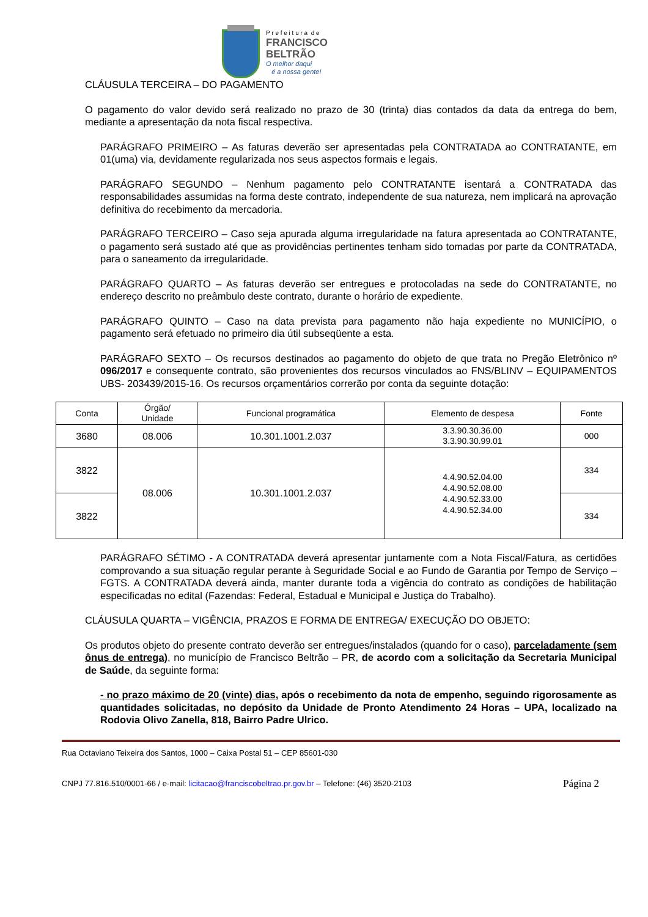P r e f e i t u r a d e
FRANCISCO
BELTRÃO
O melhor daqui
é a nossa gente!
CLÁUSULA TERCEIRA – DO PAGAMENTO
O pagamento do valor devido será realizado no prazo de 30 (trinta) dias contados da data da entrega do bem, mediante a apresentação da nota fiscal respectiva.
PARÁGRAFO PRIMEIRO – As faturas deverão ser apresentadas pela CONTRATADA ao CONTRATANTE, em 01(uma) via, devidamente regularizada nos seus aspectos formais e legais.
PARÁGRAFO SEGUNDO – Nenhum pagamento pelo CONTRATANTE isentará a CONTRATADA das responsabilidades assumidas na forma deste contrato, independente de sua natureza, nem implicará na aprovação definitiva do recebimento da mercadoria.
PARÁGRAFO TERCEIRO – Caso seja apurada alguma irregularidade na fatura apresentada ao CONTRATANTE, o pagamento será sustado até que as providências pertinentes tenham sido tomadas por parte da CONTRATADA, para o saneamento da irregularidade.
PARÁGRAFO QUARTO – As faturas deverão ser entregues e protocoladas na sede do CONTRATANTE, no endereço descrito no preâmbulo deste contrato, durante o horário de expediente.
PARÁGRAFO QUINTO – Caso na data prevista para pagamento não haja expediente no MUNICÍPIO, o pagamento será efetuado no primeiro dia útil subseqüente a esta.
PARÁGRAFO SEXTO – Os recursos destinados ao pagamento do objeto de que trata no Pregão Eletrônico nº 096/2017 e consequente contrato, são provenientes dos recursos vinculados ao FNS/BLINV – EQUIPAMENTOS UBS- 203439/2015-16. Os recursos orçamentários correrão por conta da seguinte dotação:
| Conta | Órgão/ Unidade | Funcional programática | Elemento de despesa | Fonte |
| 3680 | 08.006 | 10.301.1001.2.037 | 3.3.90.30.36.00 3.3.90.30.99.01 | 000 |
| 3822 | 08.006 | 10.301.1001.2.037 | 4.4.90.52.04.00 4.4.90.52.08.00 4.4.90.52.33.00 4.4.90.52.34.00 | 334 |
| 3822 | | | | 334 |
PARÁGRAFO SÉTIMO - A CONTRATADA deverá apresentar juntamente com a Nota Fiscal/Fatura, as certidões comprovando a sua situação regular perante à Seguridade Social e ao Fundo de Garantia por Tempo de Serviço – FGTS. A CONTRATADA deverá ainda, manter durante toda a vigência do contrato as condições de habilitação especificadas no edital (Fazendas: Federal, Estadual e Municipal e Justiça do Trabalho).
CLÁUSULA QUARTA – VIGÊNCIA, PRAZOS E FORMA DE ENTREGA/ EXECUÇÃO DO OBJETO:
Os produtos objeto do presente contrato deverão ser entregues/instalados (quando for o caso), parceladamente (sem ônus de entrega), no município de Francisco Beltrão – PR, de acordo com a solicitação da Secretaria Municipal de Saúde, da seguinte forma:
- no prazo máximo de 20 (vinte) dias, após o recebimento da nota de empenho, seguindo rigorosamente as quantidades solicitadas, no depósito da Unidade de Pronto Atendimento 24 Horas – UPA, localizado na Rodovia Olivo Zanella, 818, Bairro Padre Ulrico.
Rua Octaviano Teixeira dos Santos, 1000 – Caixa Postal 51 – CEP 85601-030
CNPJ 77.816.510/0001-66 / e-mail: licitacao@franciscobeltrao.pr.gov.br – Telefone: (46) 3520-2103 Página 2